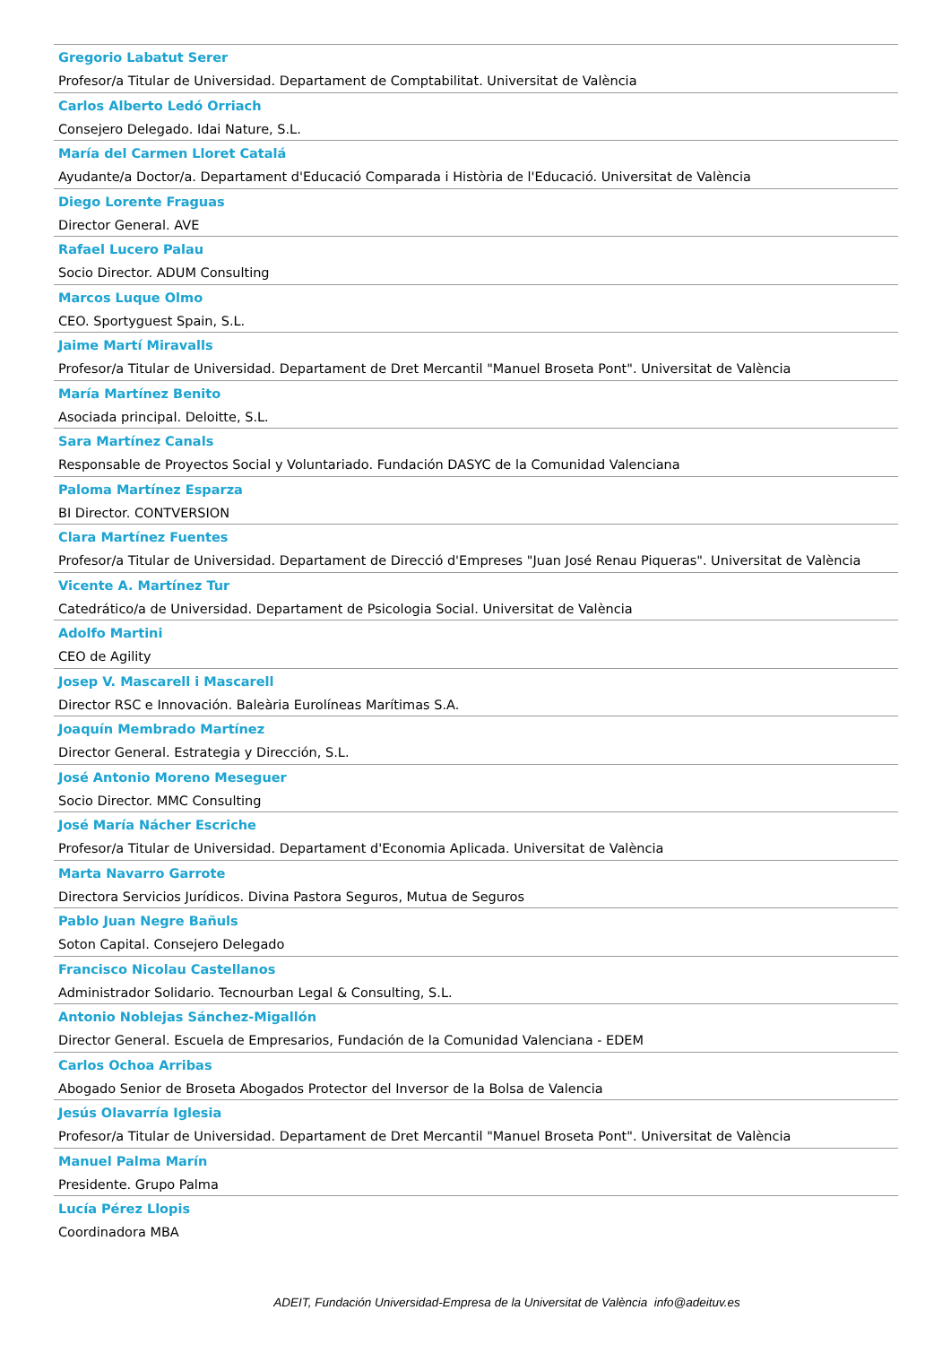Gregorio Labatut Serer
Profesor/a Titular de Universidad. Departament de Comptabilitat. Universitat de València
Carlos Alberto Ledó Orriach
Consejero Delegado. Idai Nature, S.L.
María del Carmen Lloret Catalá
Ayudante/a Doctor/a. Departament d'Educació Comparada i Història de l'Educació. Universitat de València
Diego Lorente Fraguas
Director General. AVE
Rafael Lucero Palau
Socio Director. ADUM Consulting
Marcos Luque Olmo
CEO. Sportyguest Spain, S.L.
Jaime Martí Miravalls
Profesor/a Titular de Universidad. Departament de Dret Mercantil "Manuel Broseta Pont". Universitat de València
María Martínez Benito
Asociada principal. Deloitte, S.L.
Sara Martínez Canals
Responsable de Proyectos Social y Voluntariado. Fundación DASYC de la Comunidad Valenciana
Paloma Martínez Esparza
BI Director. CONTVERSION
Clara Martínez Fuentes
Profesor/a Titular de Universidad. Departament de Direcció d'Empreses "Juan José Renau Piqueras". Universitat de València
Vicente A. Martínez Tur
Catedrático/a de Universidad. Departament de Psicologia Social. Universitat de València
Adolfo Martini
CEO de Agility
Josep V. Mascarell i Mascarell
Director RSC e Innovación. Baleària Eurolíneas Marítimas S.A.
Joaquín Membrado Martínez
Director General. Estrategia y Dirección, S.L.
José Antonio Moreno Meseguer
Socio Director. MMC Consulting
José María Nácher Escriche
Profesor/a Titular de Universidad. Departament d'Economia Aplicada. Universitat de València
Marta Navarro Garrote
Directora Servicios Jurídicos. Divina Pastora Seguros, Mutua de Seguros
Pablo Juan Negre Bañuls
Soton Capital. Consejero Delegado
Francisco Nicolau Castellanos
Administrador Solidario. Tecnourban Legal & Consulting, S.L.
Antonio Noblejas Sánchez-Migallón
Director General. Escuela de Empresarios, Fundación de la Comunidad Valenciana - EDEM
Carlos Ochoa Arribas
Abogado Senior de Broseta Abogados Protector del Inversor de la Bolsa de Valencia
Jesús Olavarría Iglesia
Profesor/a Titular de Universidad. Departament de Dret Mercantil "Manuel Broseta Pont". Universitat de València
Manuel Palma Marín
Presidente. Grupo Palma
Lucía Pérez Llopis
Coordinadora MBA
ADEIT, Fundación Universidad-Empresa de la Universitat de València info@adeituv.es